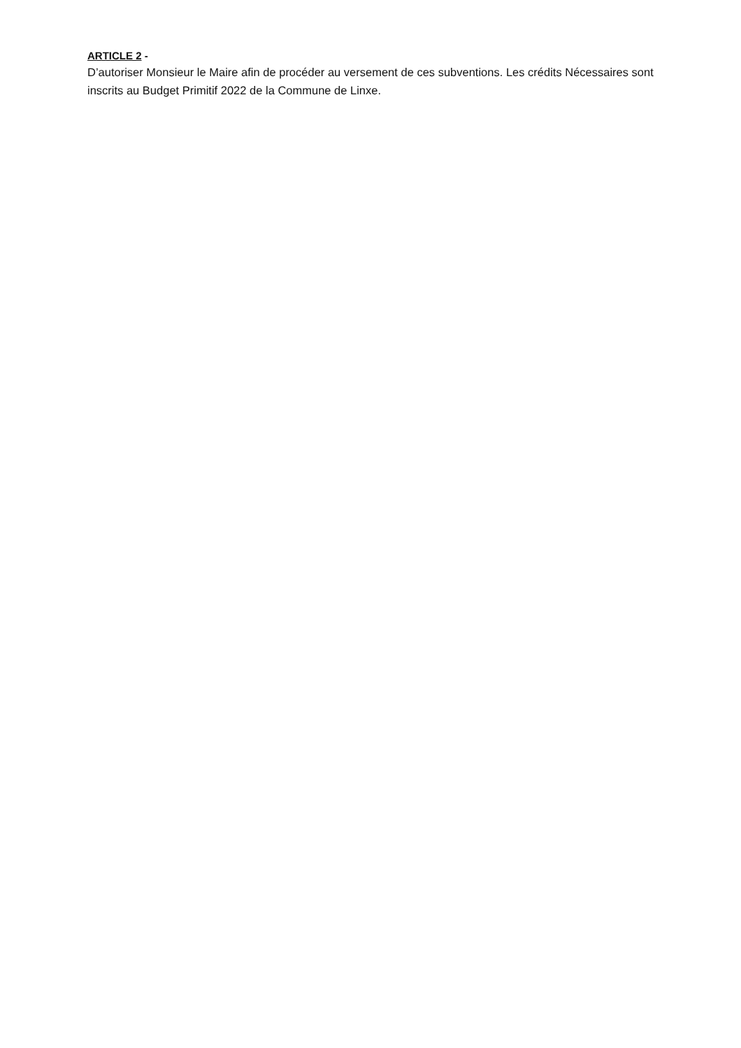ARTICLE 2 -
D’autoriser Monsieur le Maire afin de procéder au versement de ces subventions. Les crédits Nécessaires sont inscrits au Budget Primitif 2022 de la Commune de Linxe.